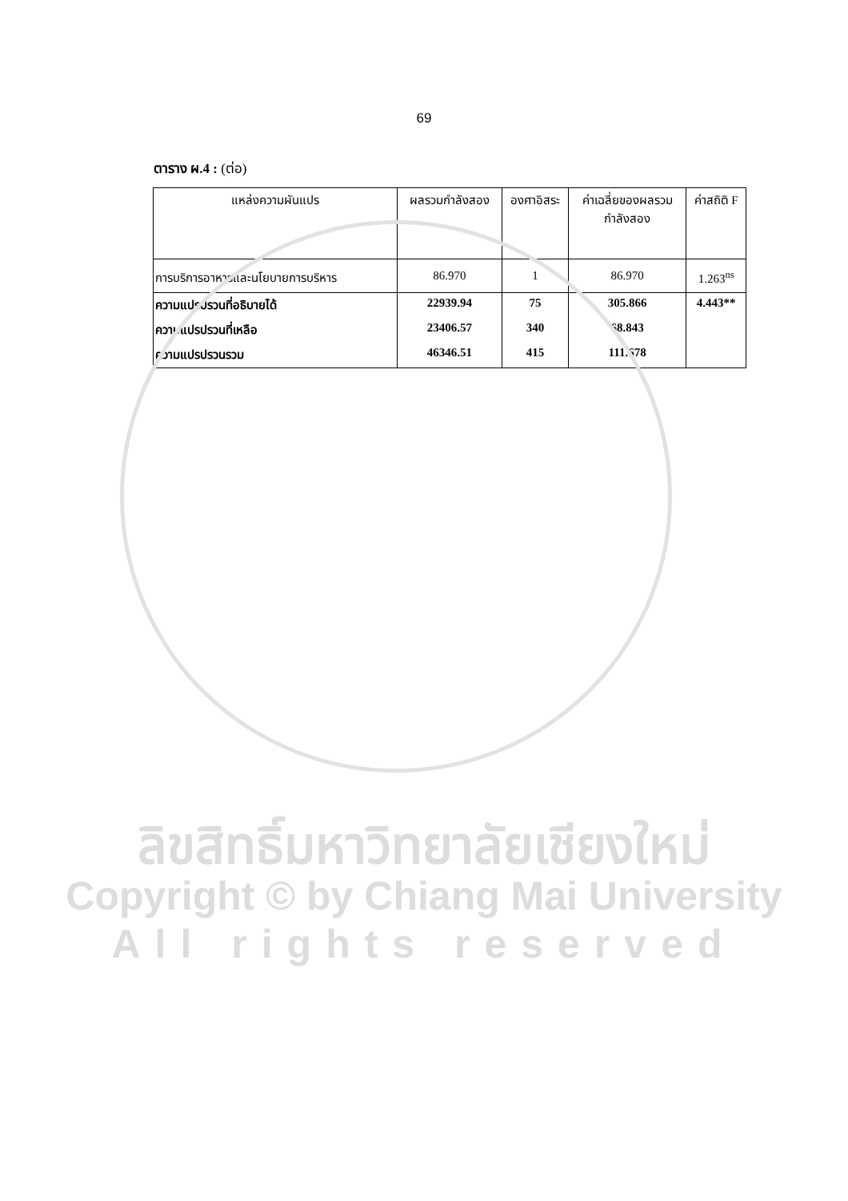69
ตาราง ผ.4 : (ต่อ)
| แหล่งความผันแปร | ผลรวมกำลังสอง | องศาอิสระ | ค่าเฉลี่ยของผลรวม กำลังสอง | ค่าสถิติ F |
| --- | --- | --- | --- | --- |
| การบริการอาหารและนโยบายการบริหาร | 86.970 | 1 | 86.970 | 1.263<sup>ns</sup> |
| ความแปรปรวนที่อธิบายได้ | 22939.94 | 75 | 305.866 | 4.443** |
| ความแปรปรวนที่เหลือ | 23406.57 | 340 | 68.843 | |
| ความแปรปรวนรวม | 46346.51 | 415 | 111.678 | |
ลิขสิทธิ์มหาวิทยาลัยเชียงใหม่
Copyright © by Chiang Mai University
All rights reserved